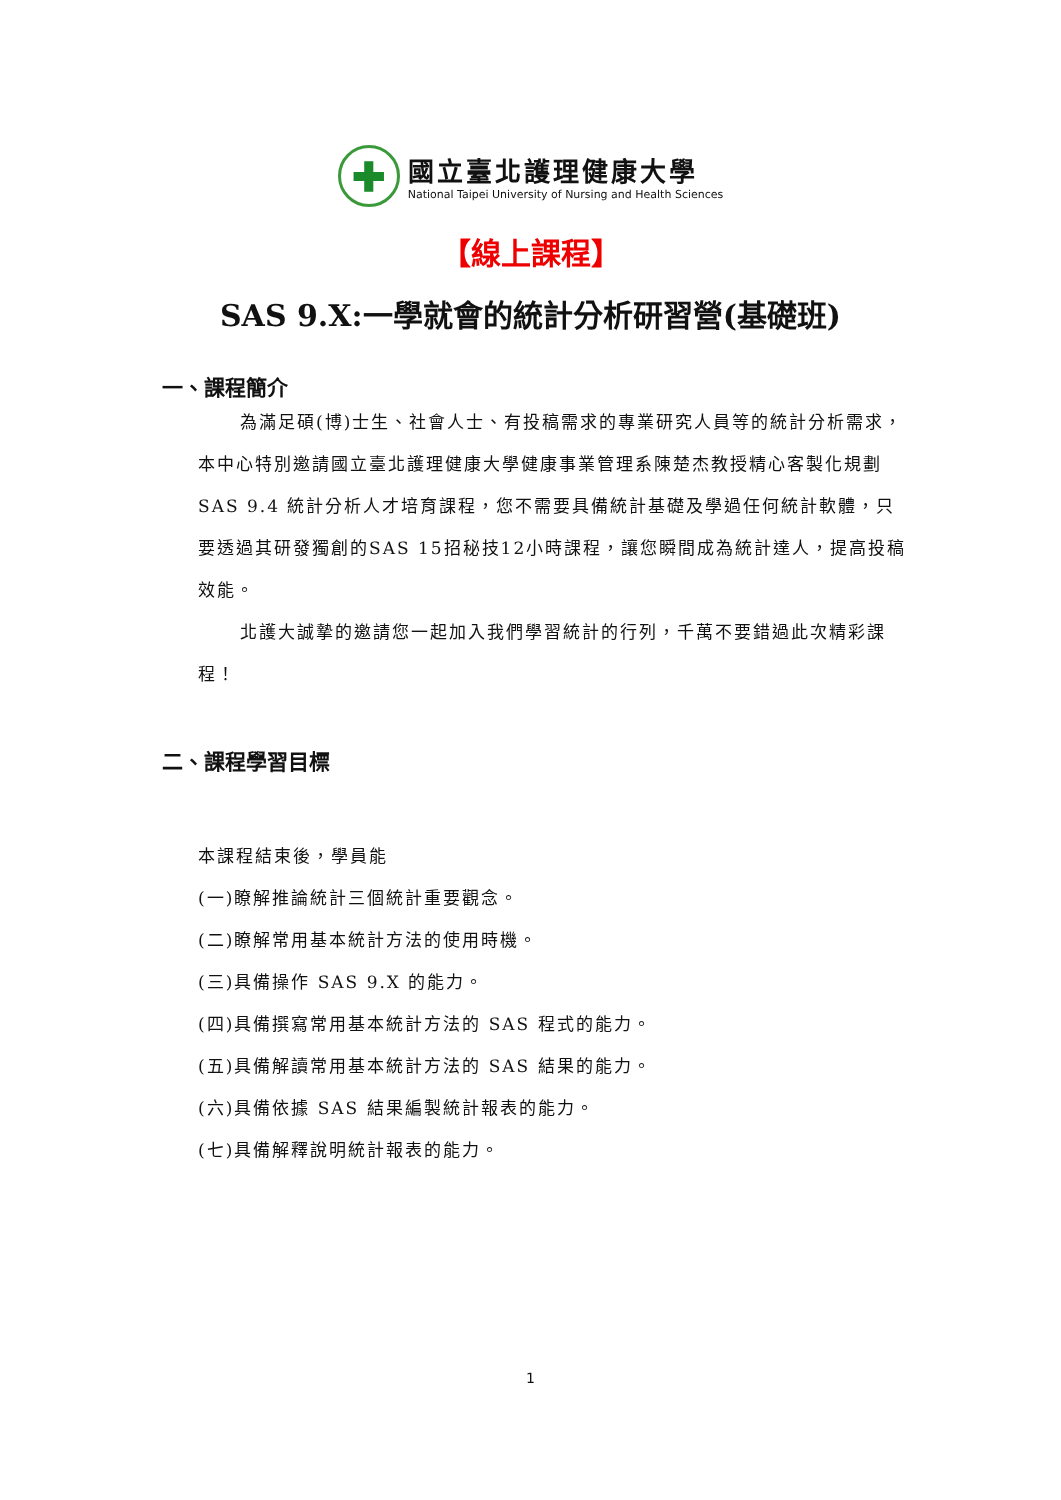✚
國立臺北護理健康大學
National Taipei University of Nursing and Health Sciences
【線上課程】
SAS 9.X:一學就會的統計分析研習營(基礎班)
一、課程簡介
為滿足碩(博)士生、社會人士、有投稿需求的專業研究人員等的統計分析需求，本中心特別邀請國立臺北護理健康大學健康事業管理系陳楚杰教授精心客製化規劃SAS 9.4 統計分析人才培育課程，您不需要具備統計基礎及學過任何統計軟體，只要透過其研發獨創的SAS 15招秘技12小時課程，讓您瞬間成為統計達人，提高投稿效能。
北護大誠摯的邀請您一起加入我們學習統計的行列，千萬不要錯過此次精彩課程！
二、課程學習目標
本課程結束後，學員能
(一)瞭解推論統計三個統計重要觀念。
(二)瞭解常用基本統計方法的使用時機。
(三)具備操作 SAS 9.X 的能力。
(四)具備撰寫常用基本統計方法的 SAS 程式的能力。
(五)具備解讀常用基本統計方法的 SAS 結果的能力。
(六)具備依據 SAS 結果編製統計報表的能力。
(七)具備解釋說明統計報表的能力。
1